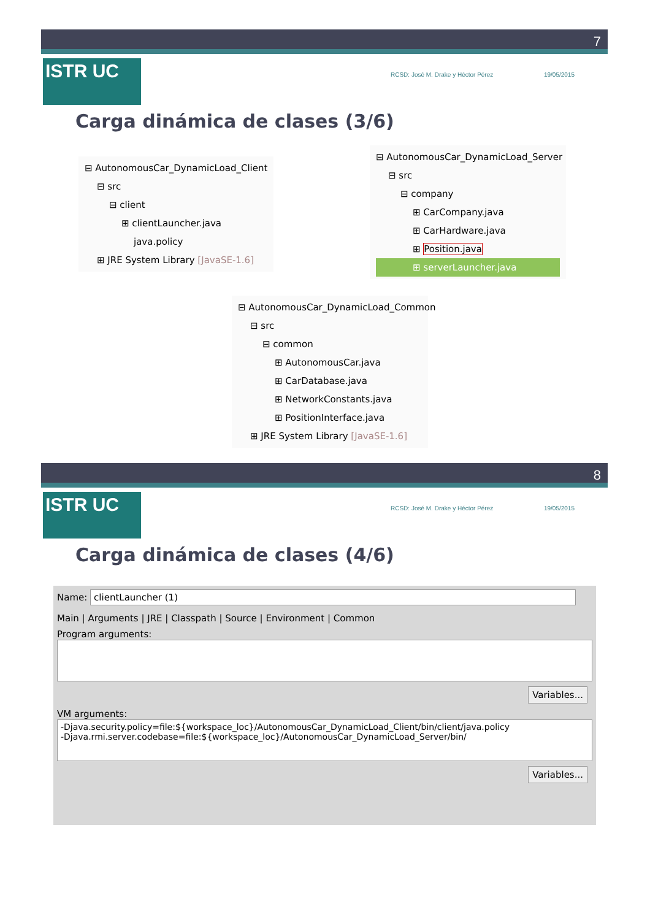7
ISTR UC RCSD: José M. Drake y Héctor Pérez 19/05/2015
Carga dinámica de clases (3/6)
⊟ AutonomousCar_DynamicLoad_Client
⊟ src
⊟ client
⊞ clientLauncher.java
java.policy
⊞ JRE System Library [JavaSE-1.6]
⊟ AutonomousCar_DynamicLoad_Server
⊟ src
⊟ company
⊞ CarCompany.java
⊞ CarHardware.java
⊞ Position.java
⊞ serverLauncher.java
⊟ AutonomousCar_DynamicLoad_Common
⊟ src
⊟ common
⊞ AutonomousCar.java
⊞ CarDatabase.java
⊞ NetworkConstants.java
⊞ PositionInterface.java
⊞ JRE System Library [JavaSE-1.6]
8
ISTR UC RCSD: José M. Drake y Héctor Pérez 19/05/2015
Carga dinámica de clases (4/6)
Name: clientLauncher (1)
Main | Arguments | JRE | Classpath | Source | Environment | Common
Program arguments:
Variables...
VM arguments:
-Djava.security.policy=file:${workspace_loc}/AutonomousCar_DynamicLoad_Client/bin/client/java.policy
-Djava.rmi.server.codebase=file:${workspace_loc}/AutonomousCar_DynamicLoad_Server/bin/
Variables...